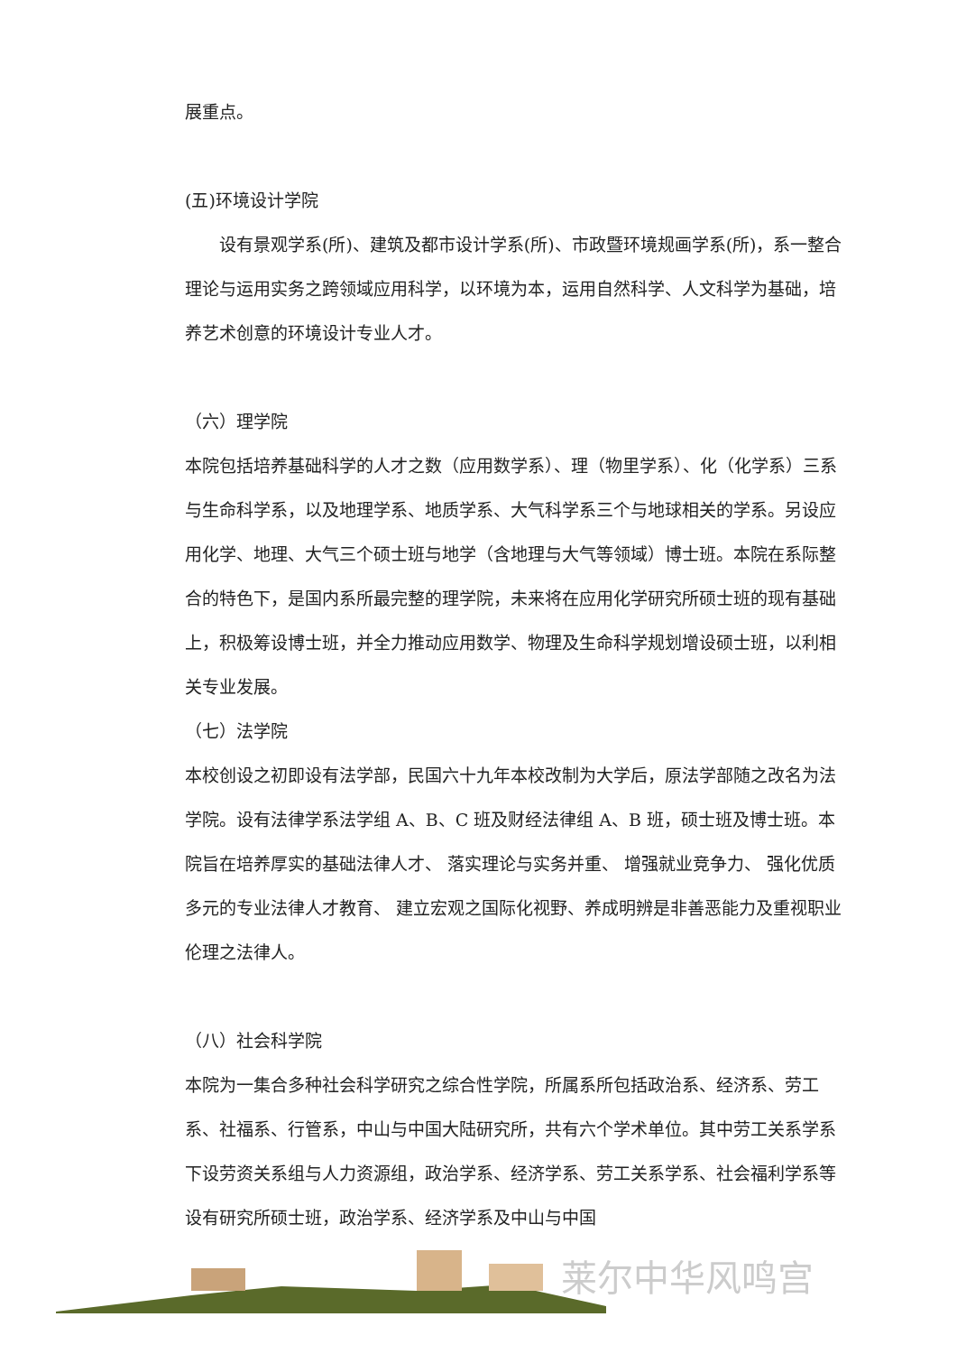展重点。
(五)环境设计学院
设有景观学系(所)、建筑及都市设计学系(所)、市政暨环境规画学系(所)，系一整合理论与运用实务之跨领域应用科学，以环境为本，运用自然科学、人文科学为基础，培养艺术创意的环境设计专业人才。
（六）理学院
本院包括培养基础科学的人才之数（应用数学系）、理（物里学系）、化（化学系）三系与生命科学系，以及地理学系、地质学系、大气科学系三个与地球相关的学系。另设应用化学、地理、大气三个硕士班与地学（含地理与大气等领域）博士班。本院在系际整合的特色下，是国内系所最完整的理学院，未来将在应用化学研究所硕士班的现有基础上，积极筹设博士班，并全力推动应用数学、物理及生命科学规划增设硕士班，以利相关专业发展。
（七）法学院
本校创设之初即设有法学部，民国六十九年本校改制为大学后，原法学部随之改名为法学院。设有法律学系法学组 A、B、C 班及财经法律组 A、B 班，硕士班及博士班。本院旨在培养厚实的基础法律人才、 落实理论与实务并重、 增强就业竞争力、 强化优质多元的专业法律人才教育、 建立宏观之国际化视野、养成明辨是非善恶能力及重视职业伦理之法律人。
（八）社会科学院
本院为一集合多种社会科学研究之综合性学院，所属系所包括政治系、经济系、劳工系、社福系、行管系，中山与中国大陆研究所，共有六个学术单位。其中劳工关系学系下设劳资关系组与人力资源组，政治学系、经济学系、劳工关系学系、社会福利学系等设有研究所硕士班，政治学系、经济学系及中山与中国
莱尔中华风鸣宫